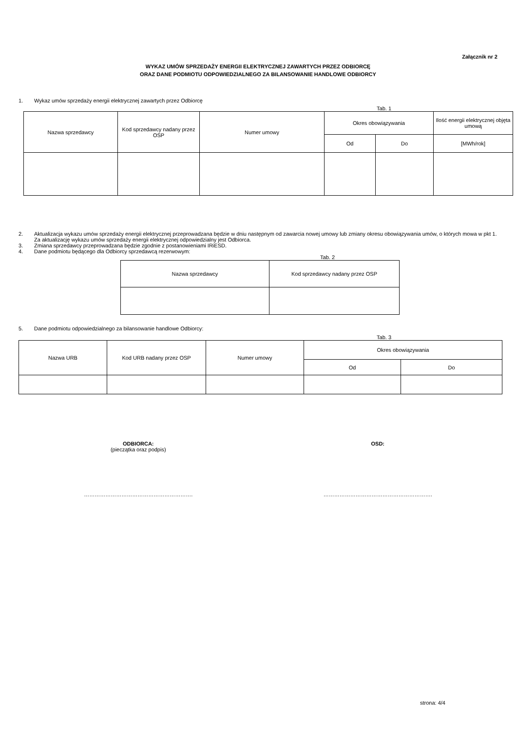Załącznik nr 2
WYKAZ UMÓW SPRZEDAŻY ENERGII ELEKTRYCZNEJ ZAWARTYCH PRZEZ ODBIORCĘ
ORAZ DANE PODMIOTU ODPOWIEDZIALNEGO ZA BILANSOWANIE HANDLOWE ODBIORCY
1. Wykaz umów sprzedaży energii elektrycznej zawartych przez Odbiorcę
Tab. 1
| Nazwa sprzedawcy | Kod sprzedawcy nadany przez OSP | Numer umowy | Okres obowiązywania | | Ilość energii elektrycznej objęta umową |
| --- | --- | --- | --- | --- | --- |
| | | | Od | Do | [MWh/rok] |
2. Aktualizacja wykazu umów sprzedaży energii elektrycznej przeprowadzana będzie w dniu następnym od zawarcia nowej umowy lub zmiany okresu obowiązywania umów, o których mowa w pkt 1. Za aktualizację wykazu umów sprzedaży energii elektrycznej odpowiedzialny jest Odbiorca.
3. Zmiana sprzedawcy przeprowadzana będzie zgodnie z postanowieniami IRiESD.
4. Dane podmiotu będącego dla Odbiorcy sprzedawcą rezerwowym:
Tab. 2
| Nazwa sprzedawcy | Kod sprzedawcy nadany przez OSP |
| --- | --- |
5. Dane podmiotu odpowiedzialnego za bilansowanie handlowe Odbiorcy:
Tab. 3
| Nazwa URB | Kod URB nadany przez OSP | Numer umowy | Okres obowiązywania | |
| --- | --- | --- | --- | --- |
| | | | Od | Do |
ODBIORCA:
(pieczątka oraz podpis)
OSD:
……………………………………………………. …………………………………………………….
strona: 4/4